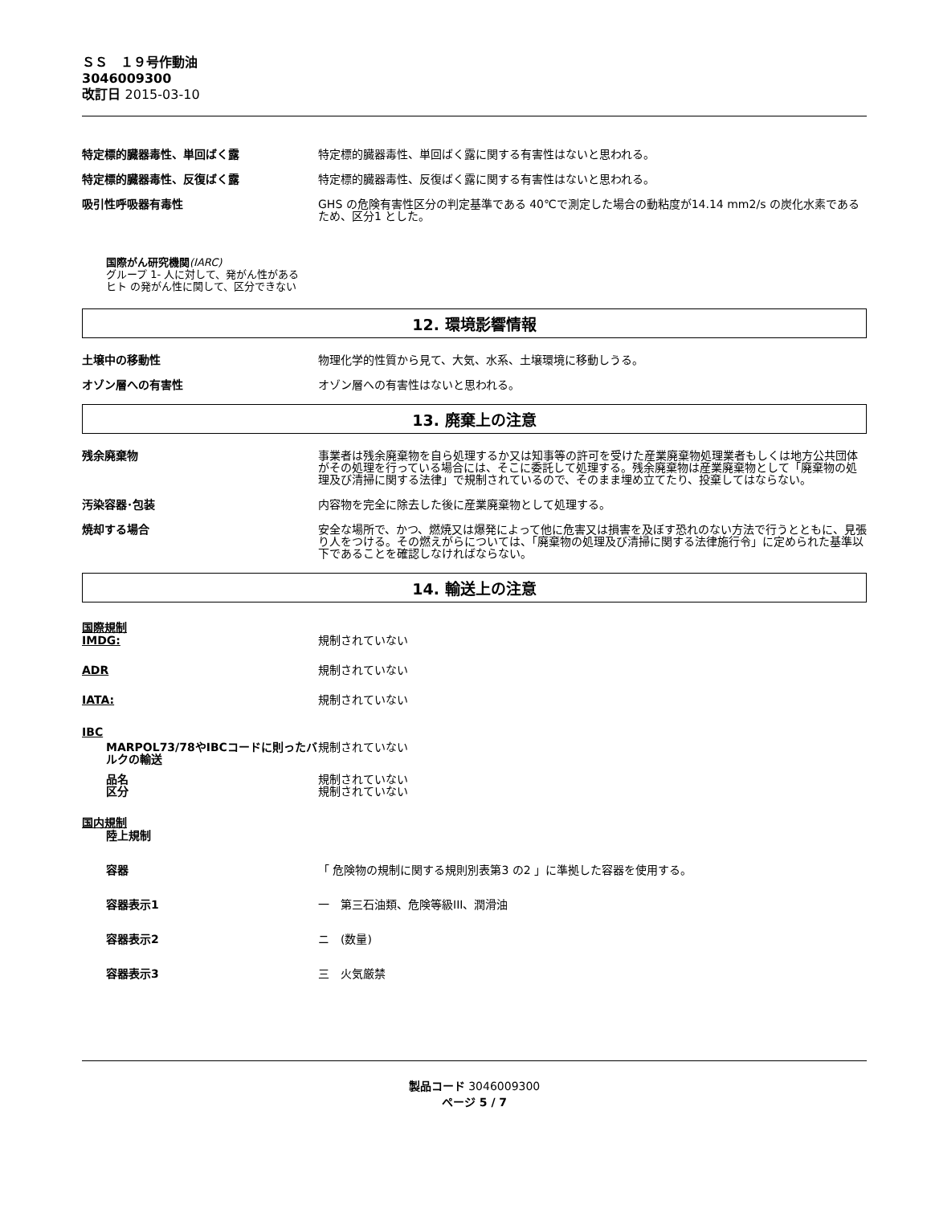ＳＳ　１９号作動油
3046009300
改訂日 2015-03-10
特定標的臓器毒性、単回ばく露 特定標的臓器毒性、単回ばく露に関する有害性はないと思われる。
特定標的臓器毒性、反復ばく露 特定標的臓器毒性、反復ばく露に関する有害性はないと思われる。
吸引性呼吸器有毒性 GHS の危険有害性区分の判定基準である 40℃で測定した場合の動粘度が14.14 mm2/s の炭化水素であるため、区分1 とした。
国際がん研究機関(IARC)
グループ 1- 人に対して、発がん性がある
ヒト の発がん性に関して、区分できない
12. 環境影響情報
土壌中の移動性 物理化学的性質から見て、大気、水系、土壌環境に移動しうる。
オゾン層への有害性 オゾン層への有害性はないと思われる。
13. 廃棄上の注意
残余廃棄物 事業者は残余廃棄物を自ら処理するか又は知事等の許可を受けた産業廃棄物処理業者もしくは地方公共団体がその処理を行っている場合には、そこに委託して処理する。残余廃棄物は産業廃棄物として「廃棄物の処理及び清掃に関する法律」で規制されているので、そのまま埋め立てたり、投棄してはならない。
汚染容器･包装 内容物を完全に除去した後に産業廃棄物として処理する。
焼却する場合 安全な場所で、かつ、燃焼又は爆発によって他に危害又は損害を及ぼす恐れのない方法で行うとともに、見張り人をつける。その燃えがらについては、「廃棄物の処理及び清掃に関する法律施行令」に定められた基準以下であることを確認しなければならない。
14. 輸送上の注意
国際規制
IMDG: 規制されていない
ADR 規制されていない
IATA: 規制されていない
IBC
MARPOL73/78やIBCコードに則ったバルクの輸送
規制されていない
品名 規制されていない
区分 規制されていない
国内規制
陸上規制
容器 「 危険物の規制に関する規則別表第3 の2 」に準拠した容器を使用する。
容器表示1 一　第三石油類、危険等級III、潤滑油
容器表示2 ニ　(数量)
容器表示3 三　火気厳禁
製品コード 3046009300
ページ 5 / 7